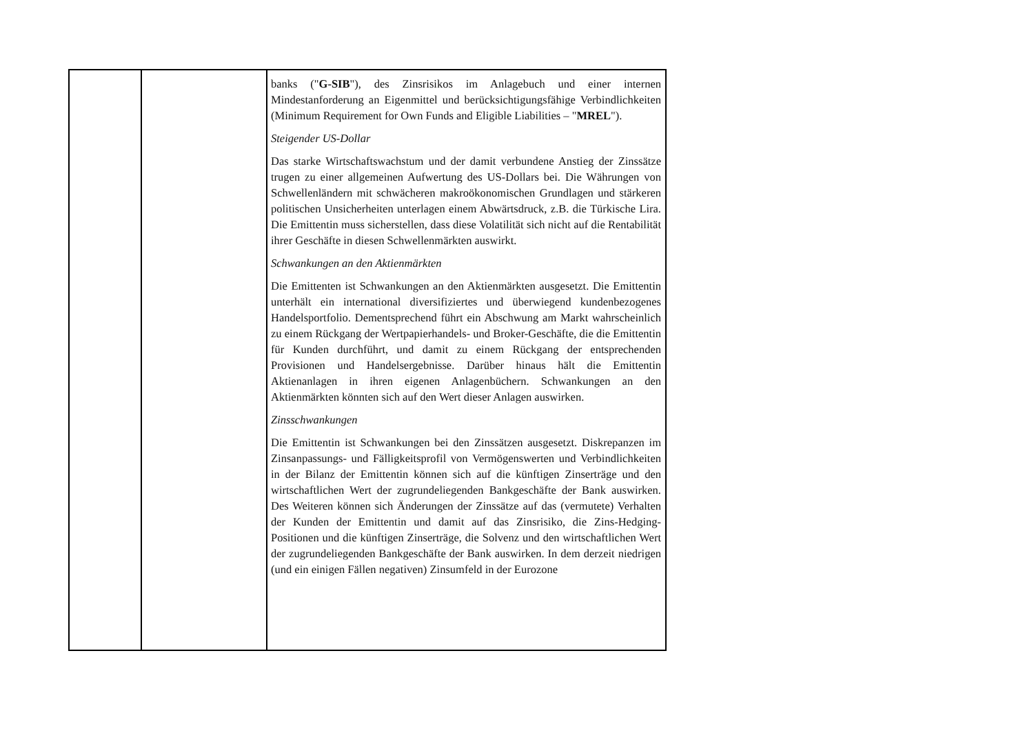| | | banks (" G-SIB "), des Zinsrisikos im Anlagebuch und einer internen Mindestanforderung an Eigenmittel und berücksichtigungsfähige Verbindlichkeiten (Minimum Requirement for Own Funds and Eligible Liabilities – " MREL "). Steigender US-Dollar Das starke Wirtschaftswachstum und der damit verbundene Anstieg der Zinssätze trugen zu einer allgemeinen Aufwertung des US-Dollars bei. Die Währungen von Schwellenländern mit schwächeren makroökonomischen Grundlagen und stärkeren politischen Unsicherheiten unterlagen einem Abwärtsdruck, z.B. die Türkische Lira. Die Emittentin muss sicherstellen, dass diese Volatilität sich nicht auf die Rentabilität ihrer Geschäfte in diesen Schwellenmärkten auswirkt. Schwankungen an den Aktienmärkten Die Emittenten ist Schwankungen an den Aktienmärkten ausgesetzt. Die Emittentin unterhält ein international diversifiziertes und überwiegend kundenbezogenes Handelsportfolio. Dementsprechend führt ein Abschwung am Markt wahrscheinlich zu einem Rückgang der Wertpapierhandels- und Broker-Geschäfte, die die Emittentin für Kunden durchführt, und damit zu einem Rückgang der entsprechenden Provisionen und Handelsergebnisse. Darüber hinaus hält die Emittentin Aktienanlagen in ihren eigenen Anlagenbüchern. Schwankungen an den Aktienmärkten könnten sich auf den Wert dieser Anlagen auswirken. Zinsschwankungen Die Emittentin ist Schwankungen bei den Zinssätzen ausgesetzt. Diskrepanzen im Zinsanpassungs- und Fälligkeitsprofil von Vermögenswerten und Verbindlichkeiten in der Bilanz der Emittentin können sich auf die künftigen Zinserträge und den wirtschaftlichen Wert der zugrundeliegenden Bankgeschäfte der Bank auswirken. Des Weiteren können sich Änderungen der Zinssätze auf das (vermutete) Verhalten der Kunden der Emittentin und damit auf das Zinsrisiko, die Zins-Hedging-Positionen und die künftigen Zinserträge, die Solvenz und den wirtschaftlichen Wert der zugrundeliegenden Bankgeschäfte der Bank auswirken. In dem derzeit niedrigen (und ein einigen Fällen negativen) Zinsumfeld in der Eurozone |